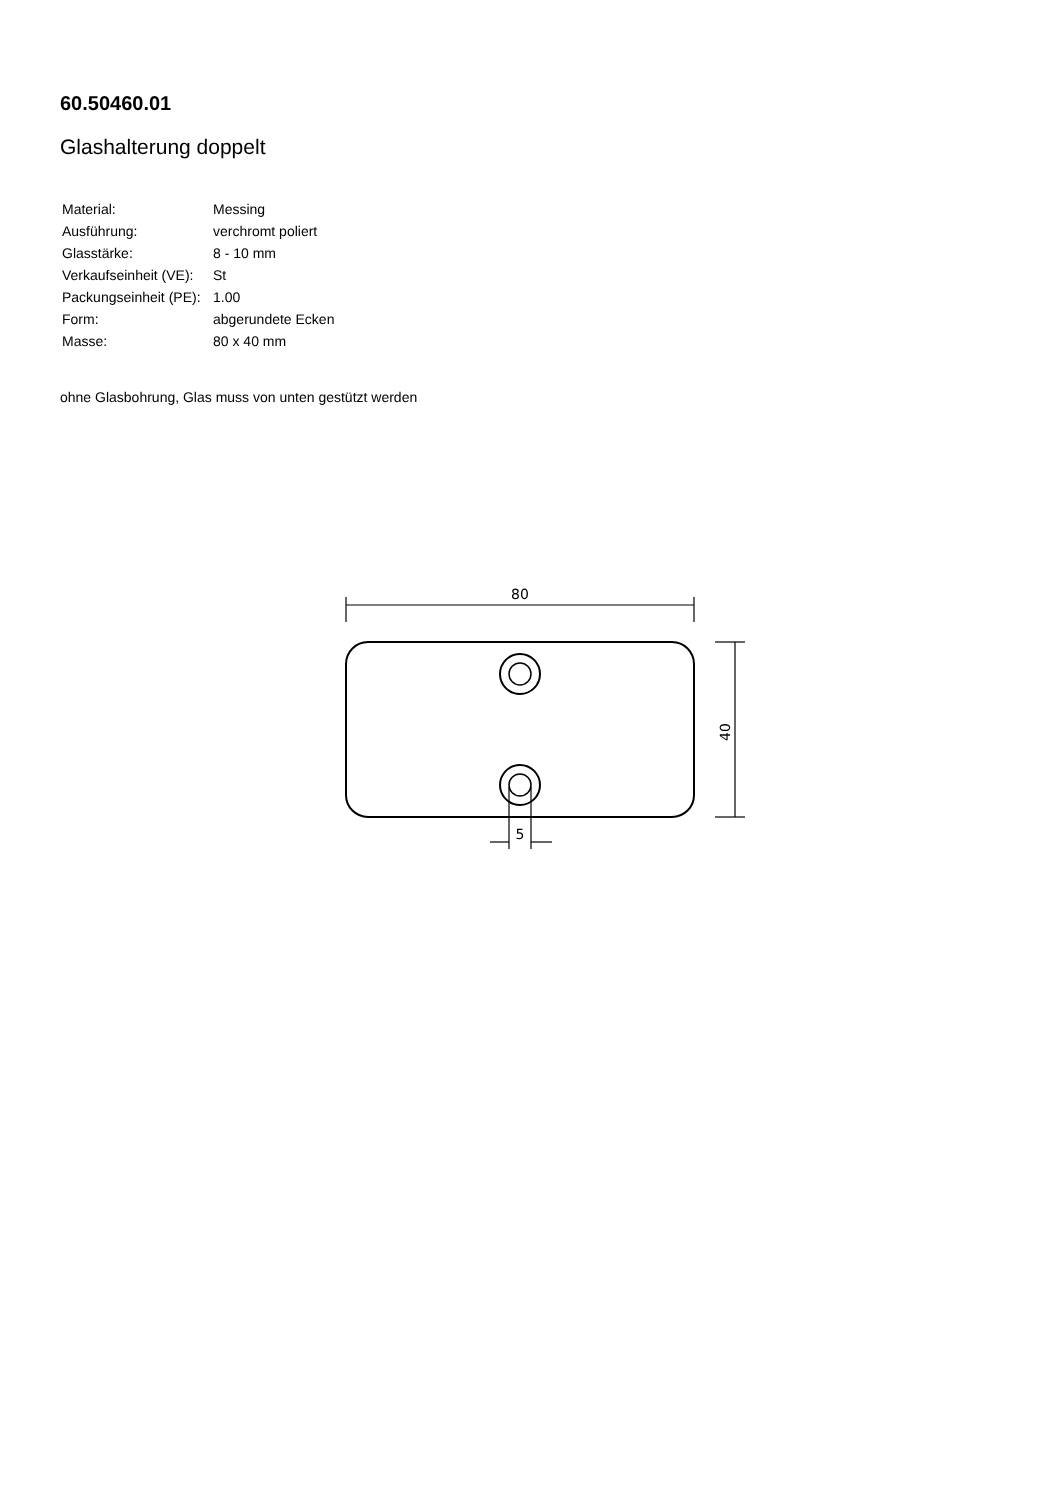60.50460.01
Glashalterung doppelt
| Material: | Messing |
| Ausführung: | verchromt poliert |
| Glasstärke: | 8 - 10 mm |
| Verkaufseinheit (VE): | St |
| Packungseinheit (PE): | 1.00 |
| Form: | abgerundete Ecken |
| Masse: | 80 x 40 mm |
ohne Glasbohrung, Glas muss von unten gestützt werden
80
40
5